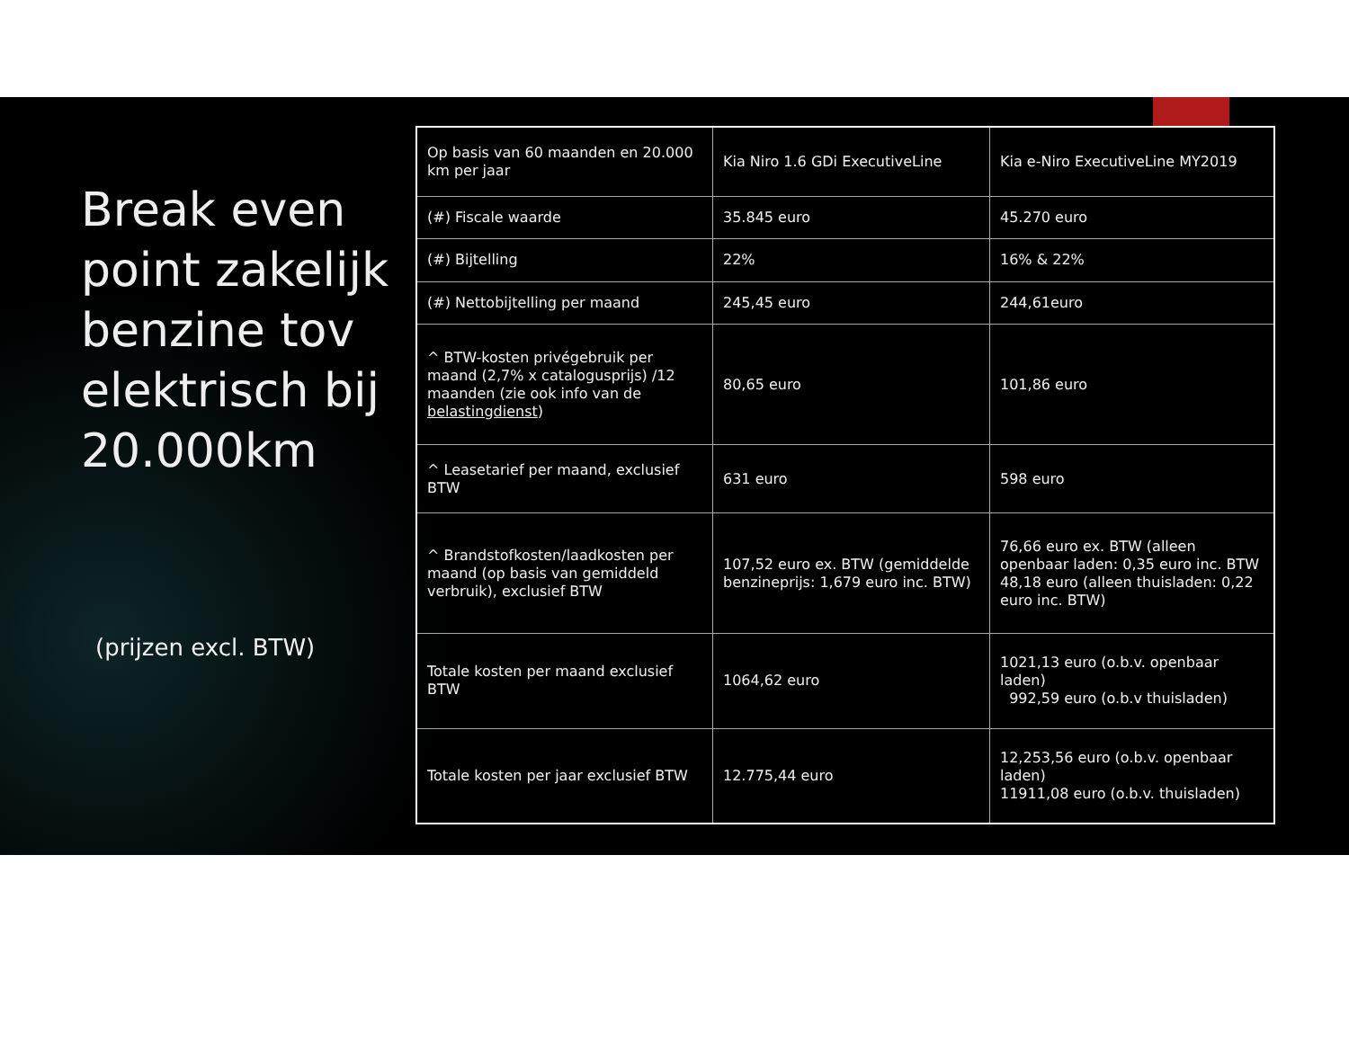Break even point zakelijk benzine tov elektrisch bij 20.000km
(prijzen excl. BTW)
| Op basis van 60 maanden en 20.000 km per jaar | Kia Niro 1.6 GDi ExecutiveLine | Kia e-Niro ExecutiveLine MY2019 |
| (#) Fiscale waarde | 35.845 euro | 45.270 euro |
| (#) Bijtelling | 22% | 16% & 22% |
| (#) Nettobijtelling per maand | 245,45 euro | 244,61euro |
| ^ BTW-kosten privégebruik per maand (2,7% x catalogusprijs) /12 maanden (zie ook info van de belastingdienst ) | 80,65 euro | 101,86 euro |
| ^ Leasetarief per maand, exclusief BTW | 631 euro | 598 euro |
| ^ Brandstofkosten/laadkosten per maand (op basis van gemiddeld verbruik), exclusief BTW | 107,52 euro ex. BTW (gemiddelde benzineprijs: 1,679 euro inc. BTW) | 76,66 euro ex. BTW (alleen openbaar laden: 0,35 euro inc. BTW 48,18 euro (alleen thuisladen: 0,22 euro inc. BTW) |
| Totale kosten per maand exclusief BTW | 1064,62 euro | 1021,13 euro (o.b.v. openbaar laden) 992,59 euro (o.b.v thuisladen) |
| Totale kosten per jaar exclusief BTW | 12.775,44 euro | 12,253,56 euro (o.b.v. openbaar laden) 11911,08 euro (o.b.v. thuisladen) |